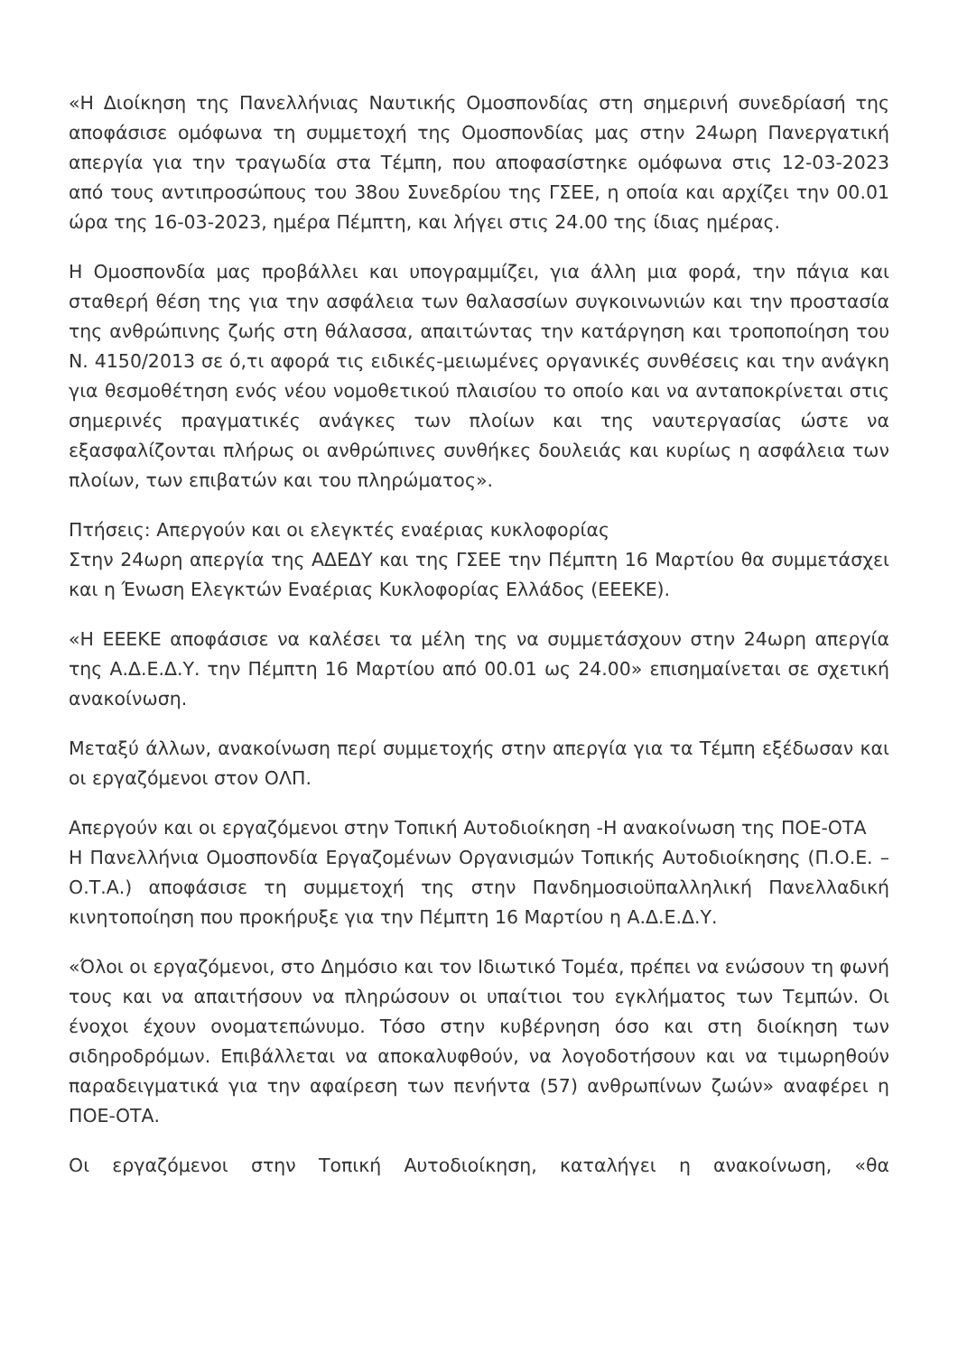«Η Διοίκηση της Πανελλήνιας Ναυτικής Ομοσπονδίας στη σημερινή συνεδρίασή της αποφάσισε ομόφωνα τη συμμετοχή της Ομοσπονδίας μας στην 24ωρη Πανεργατική απεργία για την τραγωδία στα Τέμπη, που αποφασίστηκε ομόφωνα στις 12-03-2023 από τους αντιπροσώπους του 38ου Συνεδρίου της ΓΣΕΕ, η οποία και αρχίζει την 00.01 ώρα της 16-03-2023, ημέρα Πέμπτη, και λήγει στις 24.00 της ίδιας ημέρας.
Η Ομοσπονδία μας προβάλλει και υπογραμμίζει, για άλλη μια φορά, την πάγια και σταθερή θέση της για την ασφάλεια των θαλασσίων συγκοινωνιών και την προστασία της ανθρώπινης ζωής στη θάλασσα, απαιτώντας την κατάργηση και τροποποίηση του Ν. 4150/2013 σε ό,τι αφορά τις ειδικές-μειωμένες οργανικές συνθέσεις και την ανάγκη για θεσμοθέτηση ενός νέου νομοθετικού πλαισίου το οποίο και να ανταποκρίνεται στις σημερινές πραγματικές ανάγκες των πλοίων και της ναυτεργασίας ώστε να εξασφαλίζονται πλήρως οι ανθρώπινες συνθήκες δουλειάς και κυρίως η ασφάλεια των πλοίων, των επιβατών και του πληρώματος».
Πτήσεις: Απεργούν και οι ελεγκτές εναέριας κυκλοφορίας
Στην 24ωρη απεργία της ΑΔΕΔΥ και της ΓΣΕΕ την Πέμπτη 16 Μαρτίου θα συμμετάσχει και η Ένωση Ελεγκτών Εναέριας Κυκλοφορίας Ελλάδος (ΕΕΕΚΕ).
«Η ΕΕΕΚΕ αποφάσισε να καλέσει τα μέλη της να συμμετάσχουν στην 24ωρη απεργία της Α.Δ.Ε.Δ.Υ. την Πέμπτη 16 Μαρτίου από 00.01 ως 24.00» επισημαίνεται σε σχετική ανακοίνωση.
Μεταξύ άλλων, ανακοίνωση περί συμμετοχής στην απεργία για τα Τέμπη εξέδωσαν και οι εργαζόμενοι στον ΟΛΠ.
Απεργούν και οι εργαζόμενοι στην Τοπική Αυτοδιοίκηση -Η ανακοίνωση της ΠΟΕ-ΟΤΑ
Η Πανελλήνια Ομοσπονδία Εργαζομένων Οργανισμών Τοπικής Αυτοδιοίκησης (Π.Ο.Ε. – Ο.Τ.Α.) αποφάσισε τη συμμετοχή της στην Πανδημοσιοϋπαλληλική Πανελλαδική κινητοποίηση που προκήρυξε για την Πέμπτη 16 Μαρτίου η Α.Δ.Ε.Δ.Υ.
«Όλοι οι εργαζόμενοι, στο Δημόσιο και τον Ιδιωτικό Τομέα, πρέπει να ενώσουν τη φωνή τους και να απαιτήσουν να πληρώσουν οι υπαίτιοι του εγκλήματος των Τεμπών. Οι ένοχοι έχουν ονοματεπώνυμο. Τόσο στην κυβέρνηση όσο και στη διοίκηση των σιδηροδρόμων. Επιβάλλεται να αποκαλυφθούν, να λογοδοτήσουν και να τιμωρηθούν παραδειγματικά για την αφαίρεση των πενήντα (57) ανθρωπίνων ζωών» αναφέρει η ΠΟΕ-ΟΤΑ.
Οι εργαζόμενοι στην Τοπική Αυτοδιοίκηση, καταλήγει η ανακοίνωση, «θα